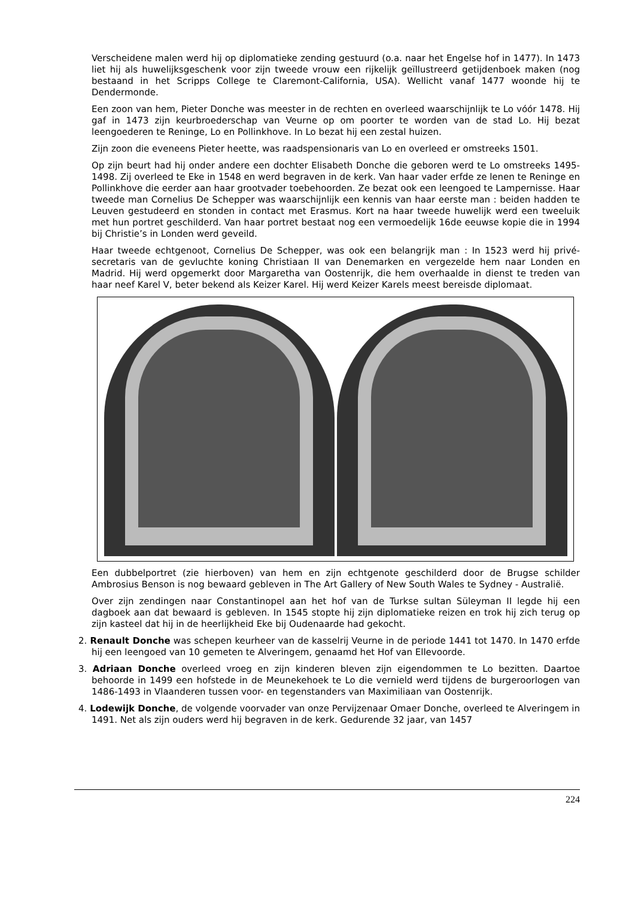Verscheidene malen werd hij op diplomatieke zending gestuurd (o.a. naar het Engelse hof in 1477). In 1473 liet hij als huwelijksgeschenk voor zijn tweede vrouw een rijkelijk geïllustreerd getijdenboek maken (nog bestaand in het Scripps College te Claremont-California, USA). Wellicht vanaf 1477 woonde hij te Dendermonde.
Een zoon van hem, Pieter Donche was meester in de rechten en overleed waarschijnlijk te Lo vóór 1478. Hij gaf in 1473 zijn keurbroederschap van Veurne op om poorter te worden van de stad Lo. Hij bezat leengoederen te Reninge, Lo en Pollinkhove. In Lo bezat hij een zestal huizen.
Zijn zoon die eveneens Pieter heette, was raadspensionaris van Lo en overleed er omstreeks 1501.
Op zijn beurt had hij onder andere een dochter Elisabeth Donche die geboren werd te Lo omstreeks 1495-1498. Zij overleed te Eke in 1548 en werd begraven in de kerk. Van haar vader erfde ze lenen te Reninge en Pollinkhove die eerder aan haar grootvader toebehoorden. Ze bezat ook een leengoed te Lampernisse. Haar tweede man Cornelius De Schepper was waarschijnlijk een kennis van haar eerste man : beiden hadden te Leuven gestudeerd en stonden in contact met Erasmus. Kort na haar tweede huwelijk werd een tweeluik met hun portret geschilderd. Van haar portret bestaat nog een vermoedelijk 16de eeuwse kopie die in 1994 bij Christie’s in Londen werd geveild.
Haar tweede echtgenoot, Cornelius De Schepper, was ook een belangrijk man : In 1523 werd hij privé-secretaris van de gevluchte koning Christiaan II van Denemarken en vergezelde hem naar Londen en Madrid. Hij werd opgemerkt door Margaretha van Oostenrijk, die hem overhaalde in dienst te treden van haar neef Karel V, beter bekend als Keizer Karel. Hij werd Keizer Karels meest bereisde diplomaat.
Een dubbelportret (zie hierboven) van hem en zijn echtgenote geschilderd door de Brugse schilder Ambrosius Benson is nog bewaard gebleven in The Art Gallery of New South Wales te Sydney - Australië.
Over zijn zendingen naar Constantinopel aan het hof van de Turkse sultan Süleyman II legde hij een dagboek aan dat bewaard is gebleven. In 1545 stopte hij zijn diplomatieke reizen en trok hij zich terug op zijn kasteel dat hij in de heerlijkheid Eke bij Oudenaarde had gekocht.
2. Renault Donche was schepen keurheer van de kasselrij Veurne in de periode 1441 tot 1470. In 1470 erfde hij een leengoed van 10 gemeten te Alveringem, genaamd het Hof van Ellevoorde.
3. Adriaan Donche overleed vroeg en zijn kinderen bleven zijn eigendommen te Lo bezitten. Daartoe behoorde in 1499 een hofstede in de Meunekehoek te Lo die vernield werd tijdens de burgeroorlogen van 1486-1493 in Vlaanderen tussen voor- en tegenstanders van Maximiliaan van Oostenrijk.
4. Lodewijk Donche, de volgende voorvader van onze Pervijzenaar Omaer Donche, overleed te Alveringem in 1491. Net als zijn ouders werd hij begraven in de kerk. Gedurende 32 jaar, van 1457
224